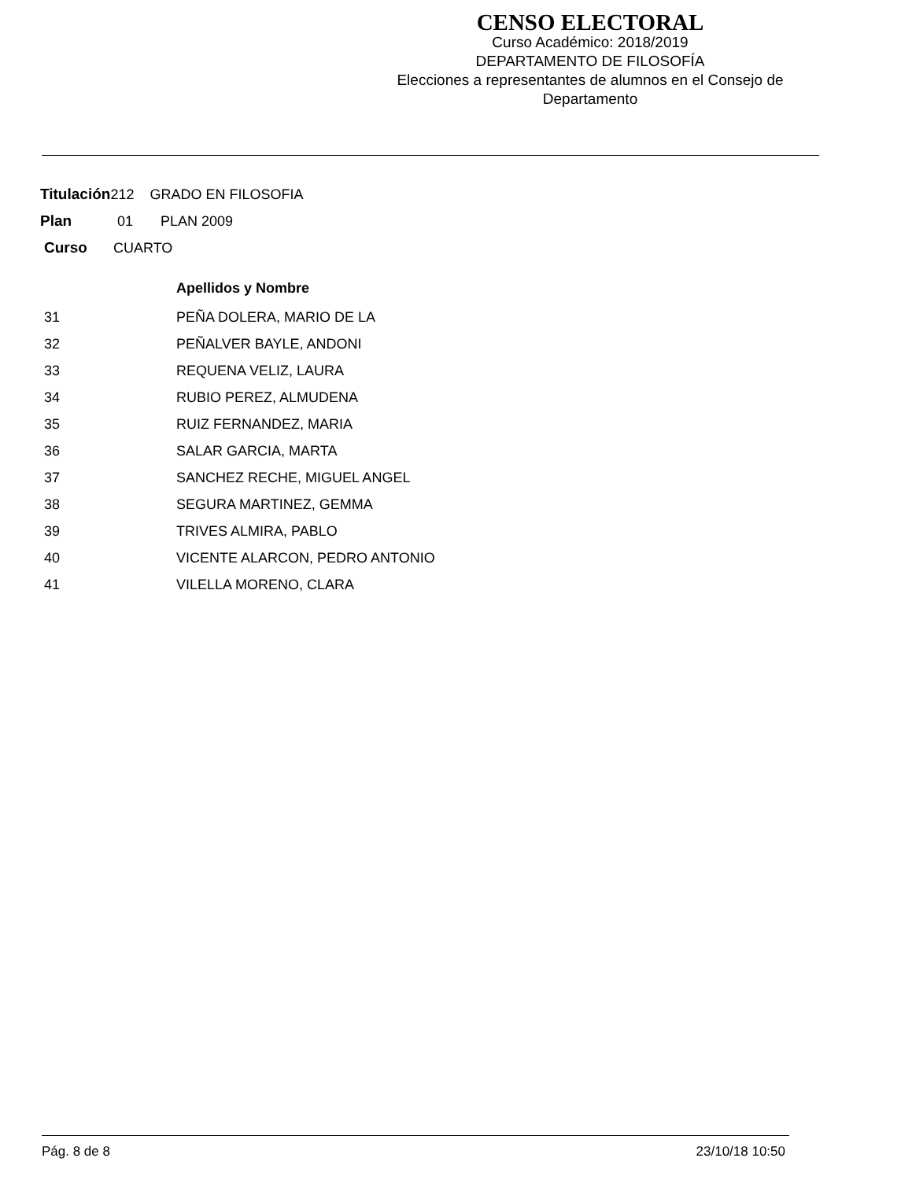CENSO ELECTORAL
Curso Académico: 2018/2019
DEPARTAMENTO DE FILOSOFÍA
Elecciones a representantes de alumnos en el Consejo de Departamento
Titulación212 GRADO EN FILOSOFIA
Plan 01 PLAN 2009
Curso CUARTO
| | Apellidos y Nombre |
| --- | --- |
| 31 | PEÑA DOLERA, MARIO DE LA |
| 32 | PEÑALVER BAYLE, ANDONI |
| 33 | REQUENA VELIZ, LAURA |
| 34 | RUBIO PEREZ, ALMUDENA |
| 35 | RUIZ FERNANDEZ, MARIA |
| 36 | SALAR GARCIA, MARTA |
| 37 | SANCHEZ RECHE, MIGUEL ANGEL |
| 38 | SEGURA MARTINEZ, GEMMA |
| 39 | TRIVES ALMIRA, PABLO |
| 40 | VICENTE ALARCON, PEDRO ANTONIO |
| 41 | VILELLA MORENO, CLARA |
Pág. 8 de 8 23/10/18 10:50